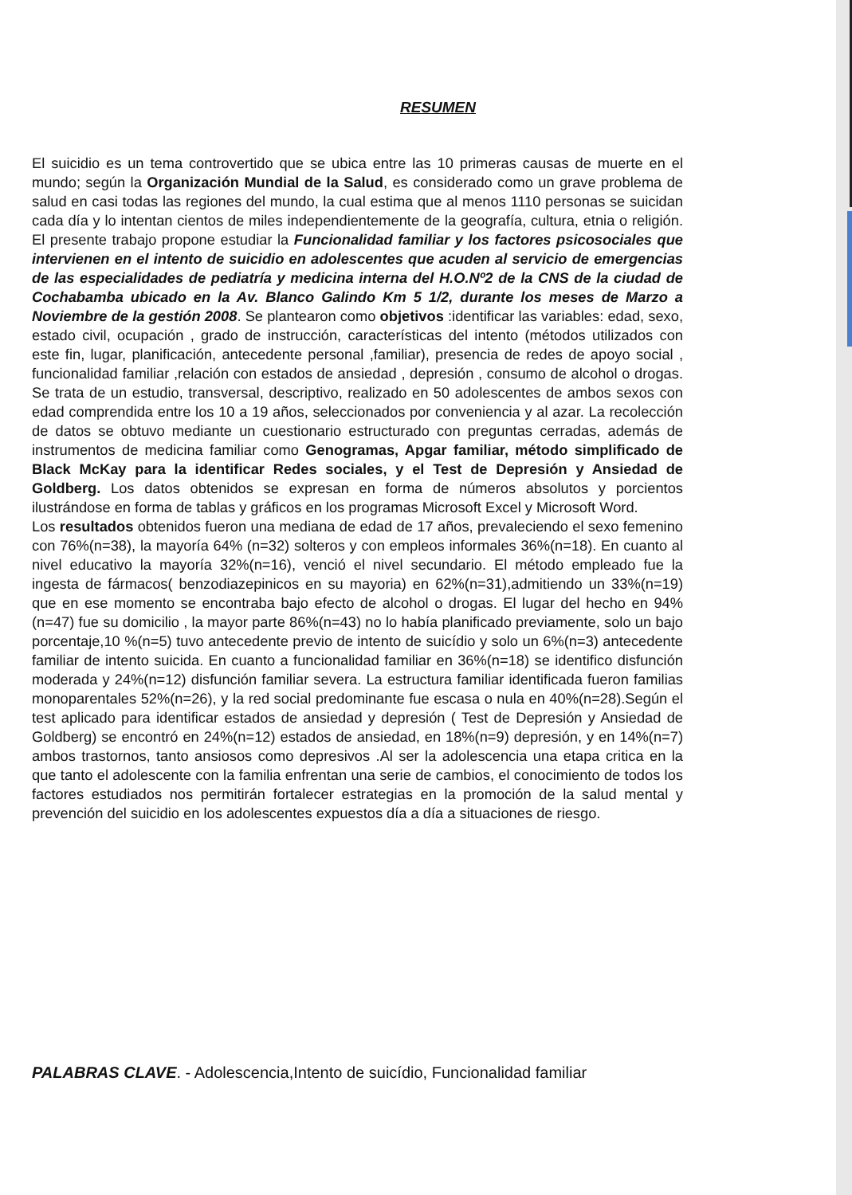RESUMEN
El suicidio es un tema controvertido que se ubica entre las 10 primeras causas de muerte en el mundo; según la Organización Mundial de la Salud, es considerado como un grave problema de salud en casi todas las regiones del mundo, la cual estima que al menos 1110 personas se suicidan cada día y lo intentan cientos de miles independientemente de la geografía, cultura, etnia o religión. El presente trabajo propone estudiar la Funcionalidad familiar y los factores psicosociales que intervienen en el intento de suicidio en adolescentes que acuden al servicio de emergencias de las especialidades de pediatría y medicina interna del H.O.Nº2 de la CNS de la ciudad de Cochabamba ubicado en la Av. Blanco Galindo Km 5 1/2, durante los meses de Marzo a Noviembre de la gestión 2008. Se plantearon como objetivos :identificar las variables: edad, sexo, estado civil, ocupación , grado de instrucción, características del intento (métodos utilizados con este fin, lugar, planificación, antecedente personal ,familiar), presencia de redes de apoyo social , funcionalidad familiar ,relación con estados de ansiedad , depresión , consumo de alcohol o drogas. Se trata de un estudio, transversal, descriptivo, realizado en 50 adolescentes de ambos sexos con edad comprendida entre los 10 a 19 años, seleccionados por conveniencia y al azar. La recolección de datos se obtuvo mediante un cuestionario estructurado con preguntas cerradas, además de instrumentos de medicina familiar como Genogramas, Apgar familiar, método simplificado de Black McKay para la identificar Redes sociales, y el Test de Depresión y Ansiedad de Goldberg. Los datos obtenidos se expresan en forma de números absolutos y porcientos ilustrándose en forma de tablas y gráficos en los programas Microsoft Excel y Microsoft Word.
Los resultados obtenidos fueron una mediana de edad de 17 años, prevaleciendo el sexo femenino con 76%(n=38), la mayoría 64% (n=32) solteros y con empleos informales 36%(n=18). En cuanto al nivel educativo la mayoría 32%(n=16), venció el nivel secundario. El método empleado fue la ingesta de fármacos( benzodiazepinicos en su mayoria) en 62%(n=31),admitiendo un 33%(n=19) que en ese momento se encontraba bajo efecto de alcohol o drogas. El lugar del hecho en 94%(n=47) fue su domicilio , la mayor parte 86%(n=43) no lo había planificado previamente, solo un bajo porcentaje,10 %(n=5) tuvo antecedente previo de intento de suicídio y solo un 6%(n=3) antecedente familiar de intento suicida. En cuanto a funcionalidad familiar en 36%(n=18) se identifico disfunción moderada y 24%(n=12) disfunción familiar severa. La estructura familiar identificada fueron familias monoparentales 52%(n=26), y la red social predominante fue escasa o nula en 40%(n=28).Según el test aplicado para identificar estados de ansiedad y depresión ( Test de Depresión y Ansiedad de Goldberg) se encontró en 24%(n=12) estados de ansiedad, en 18%(n=9) depresión, y en 14%(n=7) ambos trastornos, tanto ansiosos como depresivos .Al ser la adolescencia una etapa critica en la que tanto el adolescente con la familia enfrentan una serie de cambios, el conocimiento de todos los factores estudiados nos permitirán fortalecer estrategias en la promoción de la salud mental y prevención del suicidio en los adolescentes expuestos día a día a situaciones de riesgo.
PALABRAS CLAVE. - Adolescencia,Intento de suicídio, Funcionalidad familiar